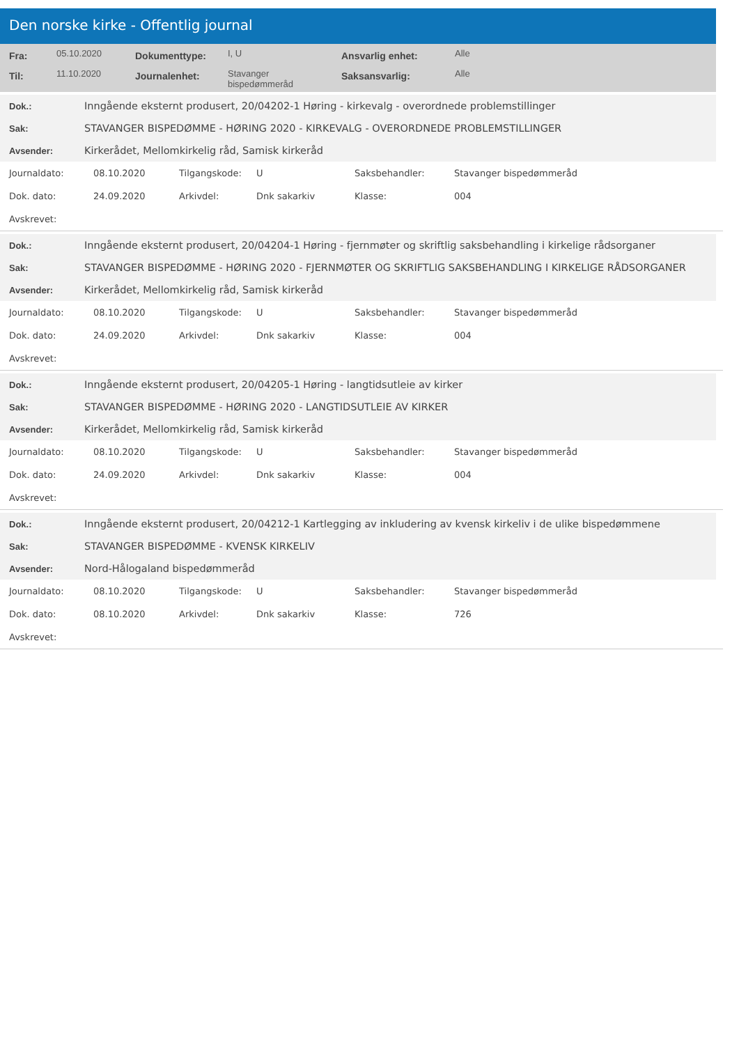Den norske kirke - Offentlig journal
| Fra: | 05.10.2020 | Dokumenttype: | I, U | Ansvarlig enhet: | Alle |
| Til: | 11.10.2020 | Journalenhet: | Stavanger bispedømmeråd | Saksansvarlig: | Alle |
| Dok.: | Inngående eksternt produsert, 20/04202-1 Høring - kirkevalg - overordnede problemstillinger |
| Sak: | STAVANGER BISPEDØMME - HØRING 2020 - KIRKEVALG - OVERORDNEDE PROBLEMSTILLINGER |
| Avsender: | Kirkerådet, Mellomkirkelig råd, Samisk kirkeråd |
| Journaldato: | 08.10.2020 | Tilgangskode: | U | Saksbehandler: | Stavanger bispedømmeråd |
| Dok. dato: | 24.09.2020 | Arkivdel: | Dnk sakarkiv | Klasse: | 004 |
| Avskrevet: | | | | | |
| Dok.: | Inngående eksternt produsert, 20/04204-1 Høring - fjernmøter og skriftlig saksbehandling i kirkelige rådsorganer |
| Sak: | STAVANGER BISPEDØMME - HØRING 2020 - FJERNMØTER OG SKRIFTLIG SAKSBEHANDLING I KIRKELIGE RÅDSORGANER |
| Avsender: | Kirkerådet, Mellomkirkelig råd, Samisk kirkeråd |
| Journaldato: | 08.10.2020 | Tilgangskode: | U | Saksbehandler: | Stavanger bispedømmeråd |
| Dok. dato: | 24.09.2020 | Arkivdel: | Dnk sakarkiv | Klasse: | 004 |
| Avskrevet: | | | | | |
| Dok.: | Inngående eksternt produsert, 20/04205-1 Høring - langtidsutleie av kirker |
| Sak: | STAVANGER BISPEDØMME - HØRING 2020 - LANGTIDSUTLEIE AV KIRKER |
| Avsender: | Kirkerådet, Mellomkirkelig råd, Samisk kirkeråd |
| Journaldato: | 08.10.2020 | Tilgangskode: | U | Saksbehandler: | Stavanger bispedømmeråd |
| Dok. dato: | 24.09.2020 | Arkivdel: | Dnk sakarkiv | Klasse: | 004 |
| Avskrevet: | | | | | |
| Dok.: | Inngående eksternt produsert, 20/04212-1 Kartlegging av inkludering av kvensk kirkeliv i de ulike bispedømmene |
| Sak: | STAVANGER BISPEDØMME - KVENSK KIRKELIV |
| Avsender: | Nord-Hålogaland bispedømmeråd |
| Journaldato: | 08.10.2020 | Tilgangskode: | U | Saksbehandler: | Stavanger bispedømmeråd |
| Dok. dato: | 08.10.2020 | Arkivdel: | Dnk sakarkiv | Klasse: | 726 |
| Avskrevet: | | | | | |